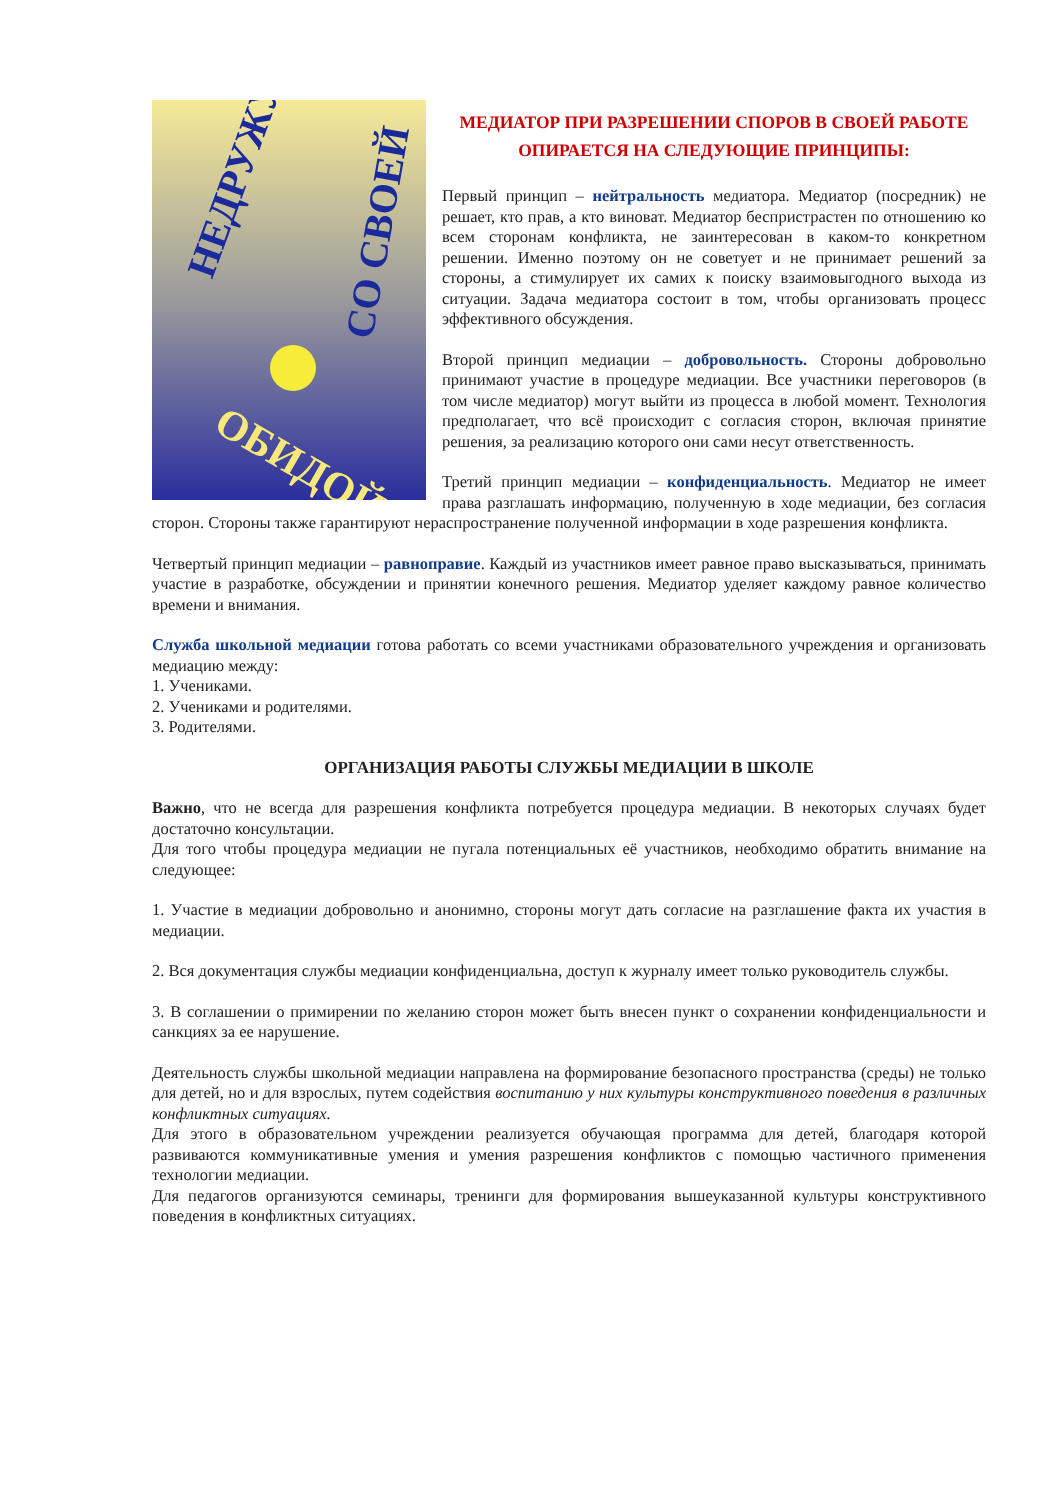НЕДРУЖУ
СО СВОЕЙ
ОБИДОЙ
МЕДИАТОР ПРИ РАЗРЕШЕНИИ СПОРОВ В СВОЕЙ РАБОТЕ ОПИРАЕТСЯ НА СЛЕДУЮЩИЕ ПРИНЦИПЫ:
Первый принцип – нейтральность медиатора. Медиатор (посредник) не решает, кто прав, а кто виноват. Медиатор беспристрастен по отношению ко всем сторонам конфликта, не заинтересован в каком-то конкретном решении. Именно поэтому он не советует и не принимает решений за стороны, а стимулирует их самих к поиску взаимовыгодного выхода из ситуации. Задача медиатора состоит в том, чтобы организовать процесс эффективного обсуждения.
Второй принцип медиации – добровольность. Стороны добровольно принимают участие в процедуре медиации. Все участники переговоров (в том числе медиатор) могут выйти из процесса в любой момент. Технология предполагает, что всё происходит с согласия сторон, включая принятие решения, за реализацию которого они сами несут ответственность.
Третий принцип медиации – конфиденциальность. Медиатор не имеет права разглашать информацию, полученную в ходе медиации, без согласия сторон. Стороны также гарантируют нераспространение полученной информации в ходе разрешения конфликта.
Четвертый принцип медиации – равноправие. Каждый из участников имеет равное право высказываться, принимать участие в разработке, обсуждении и принятии конечного решения. Медиатор уделяет каждому равное количество времени и внимания.
Служба школьной медиации готова работать со всеми участниками образовательного учреждения и организовать медиацию между:
1. Учениками.
2. Учениками и родителями.
3. Родителями.
ОРГАНИЗАЦИЯ РАБОТЫ СЛУЖБЫ МЕДИАЦИИ В ШКОЛЕ
Важно, что не всегда для разрешения конфликта потребуется процедура медиации. В некоторых случаях будет достаточно консультации.
Для того чтобы процедура медиации не пугала потенциальных её участников, необходимо обратить внимание на следующее:
1. Участие в медиации добровольно и анонимно, стороны могут дать согласие на разглашение факта их участия в медиации.
2. Вся документация службы медиации конфиденциальна, доступ к журналу имеет только руководитель службы.
3. В соглашении о примирении по желанию сторон может быть внесен пункт о сохранении конфиденциальности и санкциях за ее нарушение.
Деятельность службы школьной медиации направлена на формирование безопасного пространства (среды) не только для детей, но и для взрослых, путем содействия воспитанию у них культуры конструктивного поведения в различных конфликтных ситуациях.
Для этого в образовательном учреждении реализуется обучающая программа для детей, благодаря которой развиваются коммуникативные умения и умения разрешения конфликтов с помощью частичного применения технологии медиации.
Для педагогов организуются семинары, тренинги для формирования вышеуказанной культуры конструктивного поведения в конфликтных ситуациях.